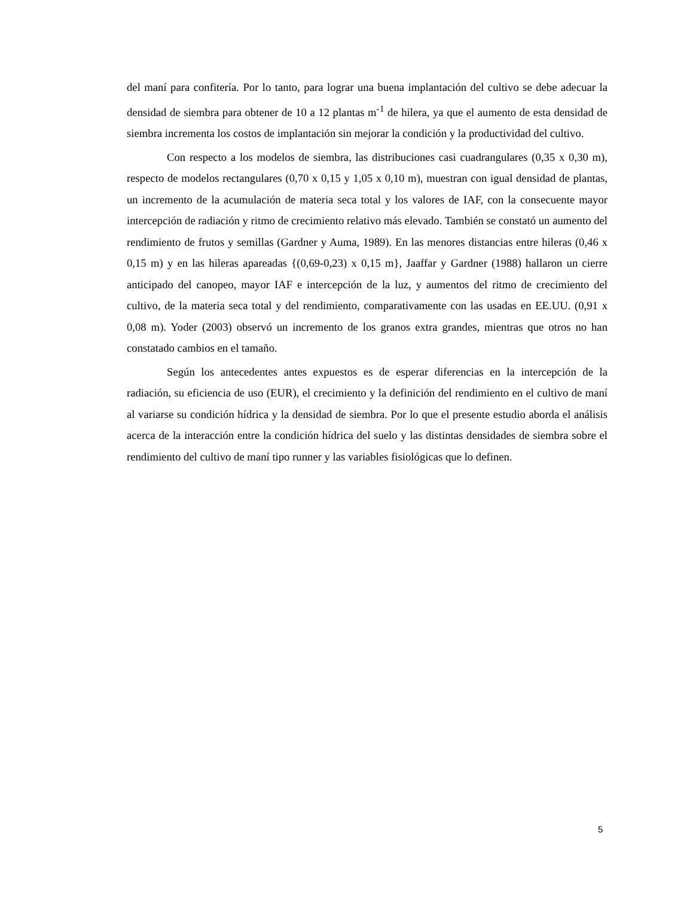del maní para confitería. Por lo tanto, para lograr una buena implantación del cultivo se debe adecuar la densidad de siembra para obtener de 10 a 12 plantas m<sup>-1</sup> de hilera, ya que el aumento de esta densidad de siembra incrementa los costos de implantación sin mejorar la condición y la productividad del cultivo.
Con respecto a los modelos de siembra, las distribuciones casi cuadrangulares (0,35 x 0,30 m), respecto de modelos rectangulares (0,70 x 0,15 y 1,05 x 0,10 m), muestran con igual densidad de plantas, un incremento de la acumulación de materia seca total y los valores de IAF, con la consecuente mayor intercepción de radiación y ritmo de crecimiento relativo más elevado. También se constató un aumento del rendimiento de frutos y semillas (Gardner y Auma, 1989). En las menores distancias entre hileras (0,46 x 0,15 m) y en las hileras apareadas {(0,69-0,23) x 0,15 m}, Jaaffar y Gardner (1988) hallaron un cierre anticipado del canopeo, mayor IAF e intercepción de la luz, y aumentos del ritmo de crecimiento del cultivo, de la materia seca total y del rendimiento, comparativamente con las usadas en EE.UU. (0,91 x 0,08 m). Yoder (2003) observó un incremento de los granos extra grandes, mientras que otros no han constatado cambios en el tamaño.
Según los antecedentes antes expuestos es de esperar diferencias en la intercepción de la radiación, su eficiencia de uso (EUR), el crecimiento y la definición del rendimiento en el cultivo de maní al variarse su condición hídrica y la densidad de siembra. Por lo que el presente estudio aborda el análisis acerca de la interacción entre la condición hídrica del suelo y las distintas densidades de siembra sobre el rendimiento del cultivo de maní tipo runner y las variables fisiológicas que lo definen.
5